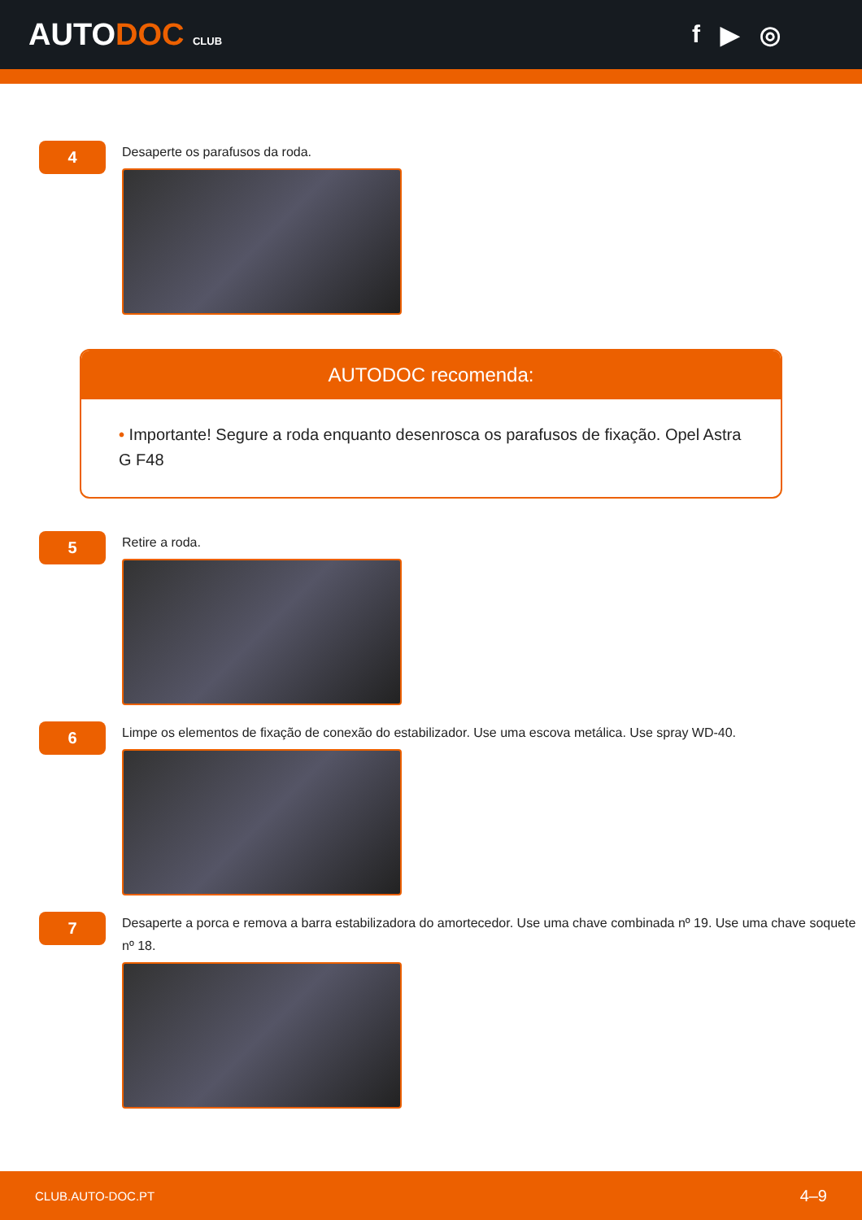AUTODOC CLUB
f ▶ ◎
4
Desaperte os parafusos da roda.
AUTODOC recomenda:
• Importante! Segure a roda enquanto desenrosca os parafusos de fixação. Opel Astra G F48
5
Retire a roda.
6
Limpe os elementos de fixação de conexão do estabilizador. Use uma escova metálica. Use spray WD-40.
7
Desaperte a porca e remova a barra estabilizadora do amortecedor. Use uma chave combinada nº 19. Use uma chave soquete nº 18.
CLUB.AUTO-DOC.PT 4–9